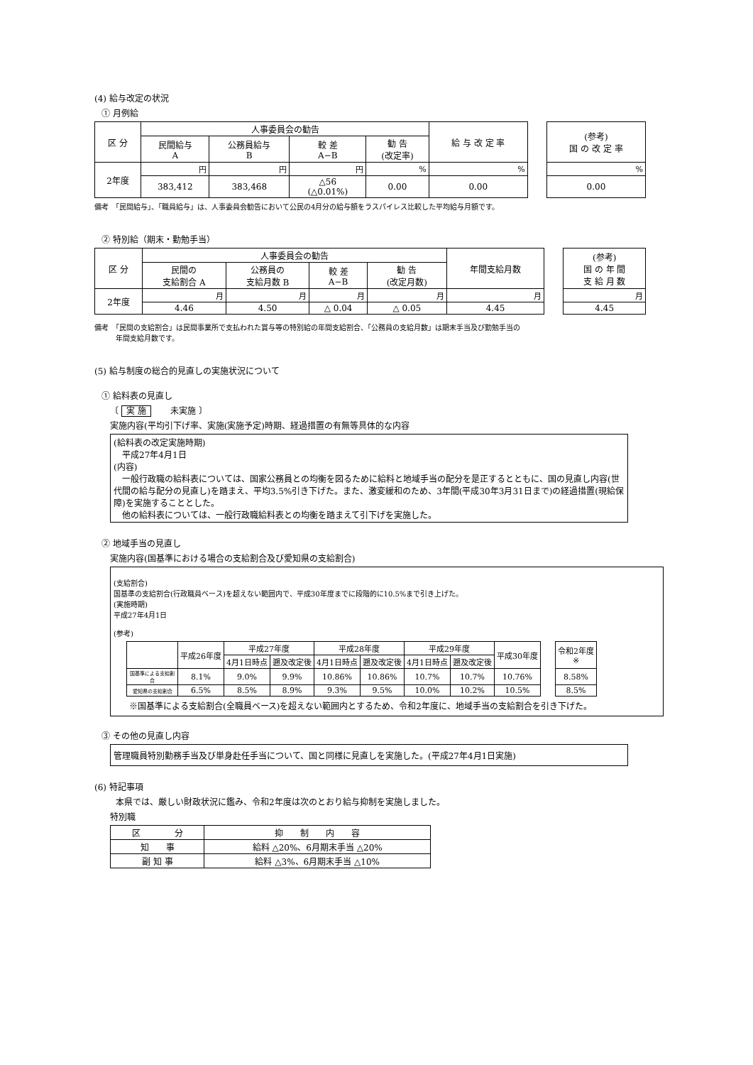(4) 給与改定の状況
① 月例給
| 区 分 | 人事委員会の勧告 | | | | 給 与 改 定 率 | | (参考) 国 の 改 定 率 |
| | 民間給与 A | 公務員給与 B | 較 差 A−B | 勧 告 (改定率) | | | |
| 2年度 | 円 | 円 | 円 | % | % | | % |
| | 383,412 | 383,468 | △56 (△0.01%) | 0.00 | 0.00 | | 0.00 |
備考　「民間給与」、「職員給与」は、人事委員会勧告において公民の4月分の給与額をラスパイレス比較した平均給与月額です。
② 特別給（期末・勤勉手当）
| 区 分 | 人事委員会の勧告 | | | | 年間支給月数 | | (参考) 国 の 年 間 支 給 月 数 |
| | 民間の 支給割合 A | 公務員の 支給月数 B | 較 差 A−B | 勧 告 (改定月数) | | | |
| 2年度 | 月 | 月 | 月 | 月 | 月 | | 月 |
| | 4.46 | 4.50 | △ 0.04 | △ 0.05 | 4.45 | | 4.45 |
備考　「民間の支給割合」は民間事業所で支払われた賞与等の特別給の年間支給割合、「公務員の支給月数」は期末手当及び勤勉手当の
　　　年間支給月数です。
(5) 給与制度の総合的見直しの実施状況について
① 給料表の見直し
〔 実 施 　　未実施 〕
実施内容(平均引下げ率、実施(実施予定)時期、経過措置の有無等具体的な内容
(給料表の改定実施時期)
　平成27年4月1日
(内容)
　一般行政職の給料表については、国家公務員との均衡を図るために給料と地域手当の配分を是正するとともに、国の見直し内容(世代間の給与配分の見直し)を踏まえ、平均3.5%引き下げた。また、激変緩和のため、3年間(平成30年3月31日まで)の経過措置(現給保障)を実施することとした。
　他の給料表については、一般行政職給料表との均衡を踏まえて引下げを実施した。
② 地域手当の見直し
実施内容(国基準における場合の支給割合及び愛知県の支給割合)
(支給割合)
国基準の支給割合(行政職員ベース)を超えない範囲内で、平成30年度までに段階的に10.5%まで引き上げた。
(実施時期)
平成27年4月1日
(参考)
| | 平成26年度 | 平成27年度 | | 平成28年度 | | 平成29年度 | | 平成30年度 | | 令和2年度 ※ |
| | | 4月1日時点 | 遡及改定後 | 4月1日時点 | 遡及改定後 | 4月1日時点 | 遡及改定後 | | | |
| 国基準による支給割合 | 8.1% | 9.0% | 9.9% | 10.86% | 10.86% | 10.7% | 10.7% | 10.76% | | 8.58% |
| 愛知県の支給割合 | 6.5% | 8.5% | 8.9% | 9.3% | 9.5% | 10.0% | 10.2% | 10.5% | | 8.5% |
※国基準による支給割合(全職員ベース)を超えない範囲内とするため、令和2年度に、地域手当の支給割合を引き下げた。
③ その他の見直し内容
管理職員特別勤務手当及び単身赴任手当について、国と同様に見直しを実施した。(平成27年4月1日実施)
(6) 特記事項
本県では、厳しい財政状況に鑑み、令和2年度は次のとおり給与抑制を実施しました。
特別職
| 区 分 | 抑 制 内 容 |
| --- | --- |
| 知 事 | 給料 △20%、6月期末手当 △20% |
| 副 知 事 | 給料 △3%、6月期末手当 △10% |